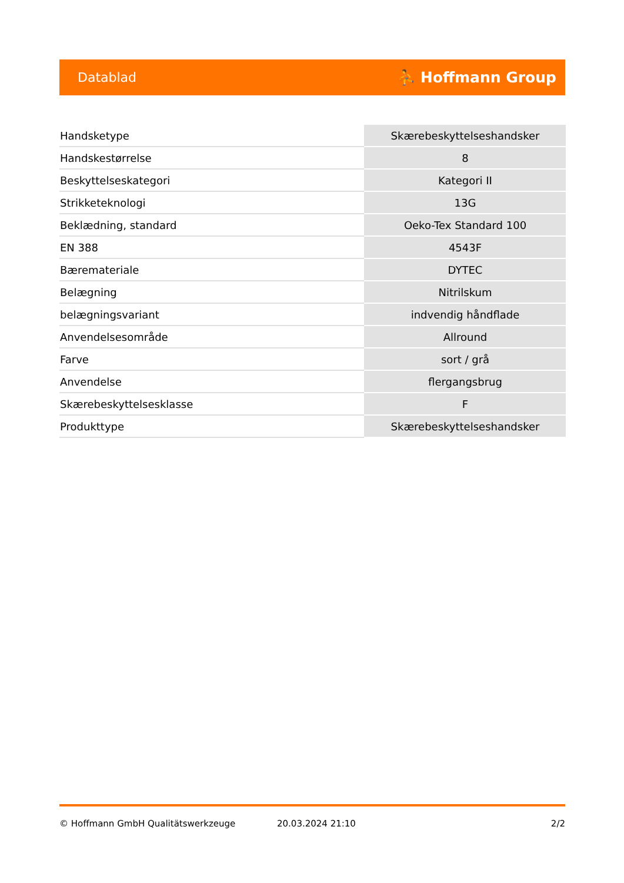Datablad ⛹ Hoffmann Group
| Handsketype | Skærebeskyttelseshandsker |
| Handskestørrelse | 8 |
| Beskyttelseskategori | Kategori II |
| Strikketeknologi | 13G |
| Beklædning, standard | Oeko-Tex Standard 100 |
| EN 388 | 4543F |
| Bæremateriale | DYTEC |
| Belægning | Nitrilskum |
| belægningsvariant | indvendig håndflade |
| Anvendelsesområde | Allround |
| Farve | sort / grå |
| Anvendelse | flergangsbrug |
| Skærebeskyttelsesklasse | F |
| Produkttype | Skærebeskyttelseshandsker |
© Hoffmann GmbH Qualitätswerkzeuge 20.03.2024 21:10 2/2